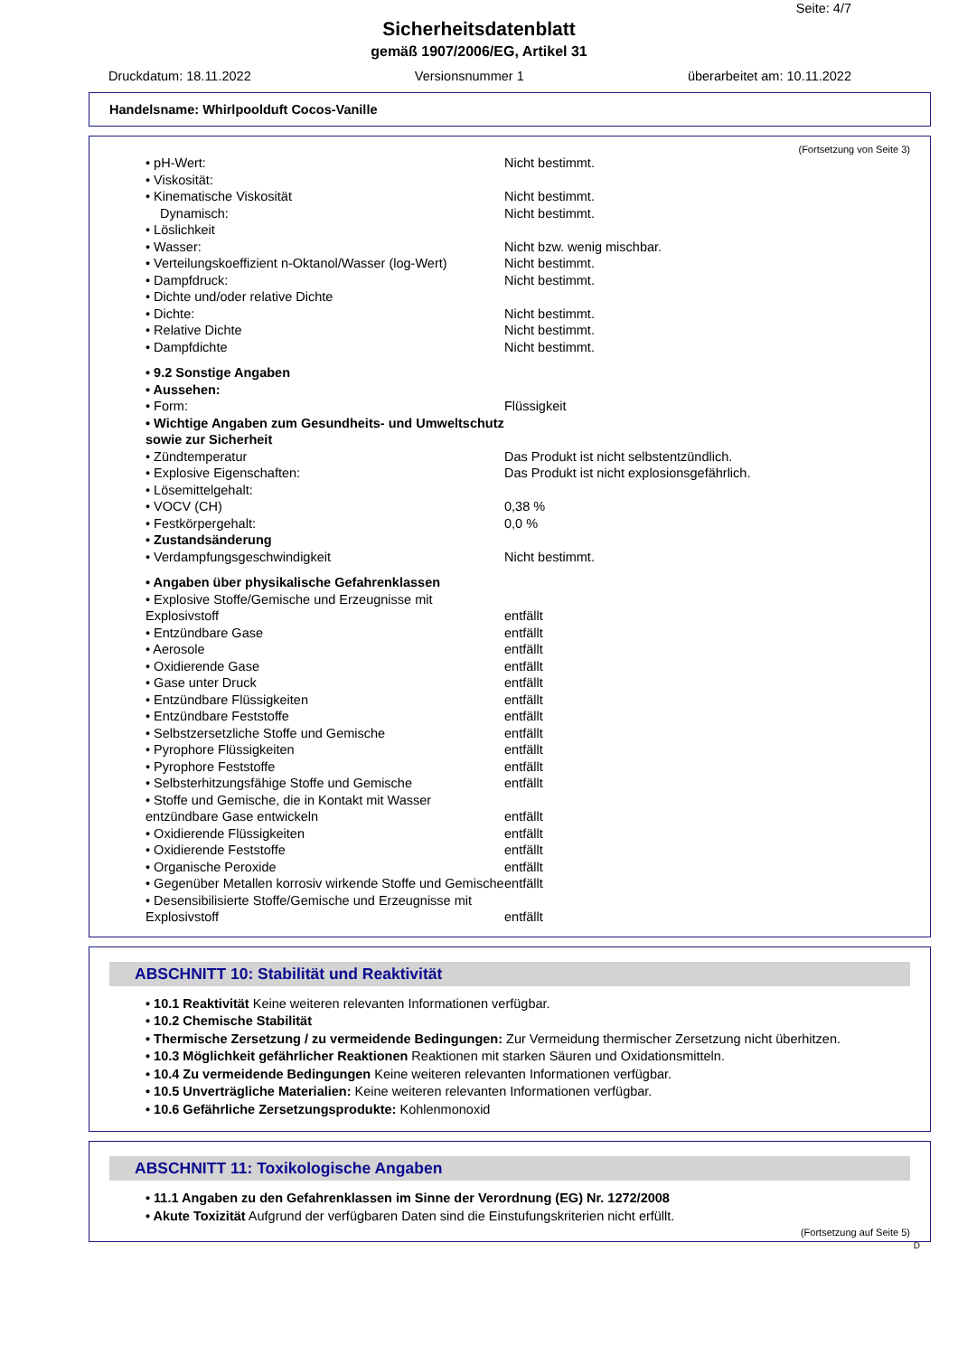Seite: 4/7
Sicherheitsdatenblatt
gemäß 1907/2006/EG, Artikel 31
Druckdatum: 18.11.2022 Versionsnummer 1 überarbeitet am: 10.11.2022
Handelsname: Whirlpoolduft Cocos-Vanille
(Fortsetzung von Seite 3)
| • pH-Wert: | Nicht bestimmt. |
| • Viskosität: | |
| • Kinematische Viskosität | Nicht bestimmt. |
| Dynamisch: | Nicht bestimmt. |
| • Löslichkeit | |
| • Wasser: | Nicht bzw. wenig mischbar. |
| • Verteilungskoeffizient n-Oktanol/Wasser (log-Wert) | Nicht bestimmt. |
| • Dampfdruck: | Nicht bestimmt. |
| • Dichte und/oder relative Dichte | |
| • Dichte: | Nicht bestimmt. |
| • Relative Dichte | Nicht bestimmt. |
| • Dampfdichte | Nicht bestimmt. |
| • 9.2 Sonstige Angaben | |
| • Aussehen: | |
| • Form: | Flüssigkeit |
| • Wichtige Angaben zum Gesundheits- und Umweltschutz sowie zur Sicherheit | |
| • Zündtemperatur | Das Produkt ist nicht selbstentzündlich. |
| • Explosive Eigenschaften: | Das Produkt ist nicht explosionsgefährlich. |
| • Lösemittelgehalt: | |
| • VOCV (CH) | 0,38 % |
| • Festkörpergehalt: | 0,0 % |
| • Zustandsänderung | |
| • Verdampfungsgeschwindigkeit | Nicht bestimmt. |
| • Angaben über physikalische Gefahrenklassen | |
| • Explosive Stoffe/Gemische und Erzeugnisse mit Explosivstoff | entfällt |
| • Entzündbare Gase | entfällt |
| • Aerosole | entfällt |
| • Oxidierende Gase | entfällt |
| • Gase unter Druck | entfällt |
| • Entzündbare Flüssigkeiten | entfällt |
| • Entzündbare Feststoffe | entfällt |
| • Selbstzersetzliche Stoffe und Gemische | entfällt |
| • Pyrophore Flüssigkeiten | entfällt |
| • Pyrophore Feststoffe | entfällt |
| • Selbsterhitzungsfähige Stoffe und Gemische | entfällt |
| • Stoffe und Gemische, die in Kontakt mit Wasser entzündbare Gase entwickeln | entfällt |
| • Oxidierende Flüssigkeiten | entfällt |
| • Oxidierende Feststoffe | entfällt |
| • Organische Peroxide | entfällt |
| • Gegenüber Metallen korrosiv wirkende Stoffe und Gemische | entfällt |
| • Desensibilisierte Stoffe/Gemische und Erzeugnisse mit Explosivstoff | entfällt |
ABSCHNITT 10: Stabilität und Reaktivität
• 10.1 Reaktivität Keine weiteren relevanten Informationen verfügbar.
• 10.2 Chemische Stabilität
• Thermische Zersetzung / zu vermeidende Bedingungen: Zur Vermeidung thermischer Zersetzung nicht überhitzen.
• 10.3 Möglichkeit gefährlicher Reaktionen Reaktionen mit starken Säuren und Oxidationsmitteln.
• 10.4 Zu vermeidende Bedingungen Keine weiteren relevanten Informationen verfügbar.
• 10.5 Unverträgliche Materialien: Keine weiteren relevanten Informationen verfügbar.
• 10.6 Gefährliche Zersetzungsprodukte: Kohlenmonoxid
ABSCHNITT 11: Toxikologische Angaben
• 11.1 Angaben zu den Gefahrenklassen im Sinne der Verordnung (EG) Nr. 1272/2008
• Akute Toxizität Aufgrund der verfügbaren Daten sind die Einstufungskriterien nicht erfüllt.
(Fortsetzung auf Seite 5)
D